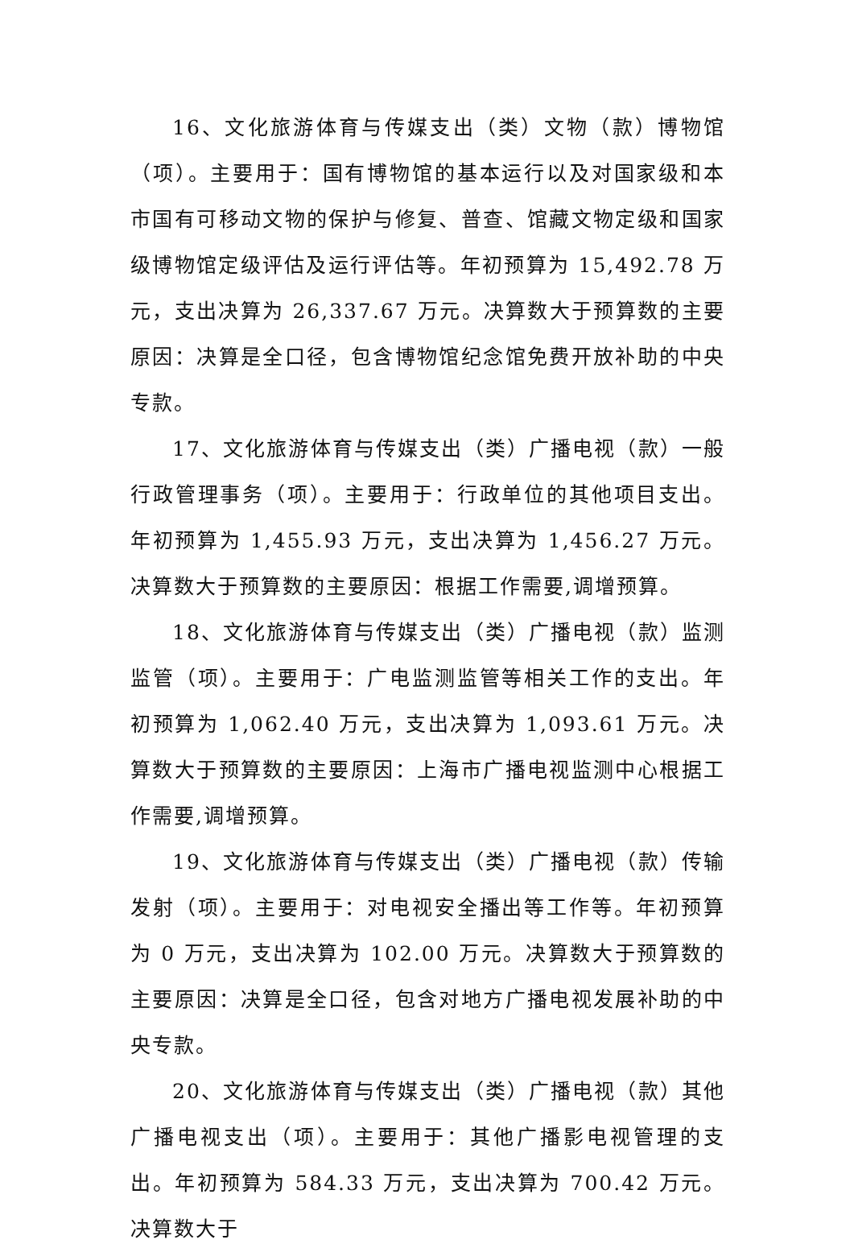16、文化旅游体育与传媒支出（类）文物（款）博物馆（项）。主要用于：国有博物馆的基本运行以及对国家级和本市国有可移动文物的保护与修复、普查、馆藏文物定级和国家级博物馆定级评估及运行评估等。年初预算为 15,492.78 万元，支出决算为 26,337.67 万元。决算数大于预算数的主要原因：决算是全口径，包含博物馆纪念馆免费开放补助的中央专款。
17、文化旅游体育与传媒支出（类）广播电视（款）一般行政管理事务（项）。主要用于：行政单位的其他项目支出。年初预算为 1,455.93 万元，支出决算为 1,456.27 万元。决算数大于预算数的主要原因：根据工作需要,调增预算。
18、文化旅游体育与传媒支出（类）广播电视（款）监测监管（项）。主要用于：广电监测监管等相关工作的支出。年初预算为 1,062.40 万元，支出决算为 1,093.61 万元。决算数大于预算数的主要原因：上海市广播电视监测中心根据工作需要,调增预算。
19、文化旅游体育与传媒支出（类）广播电视（款）传输发射（项）。主要用于：对电视安全播出等工作等。年初预算为 0 万元，支出决算为 102.00 万元。决算数大于预算数的主要原因：决算是全口径，包含对地方广播电视发展补助的中央专款。
20、文化旅游体育与传媒支出（类）广播电视（款）其他广播电视支出（项）。主要用于：其他广播影电视管理的支出。年初预算为 584.33 万元，支出决算为 700.42 万元。决算数大于